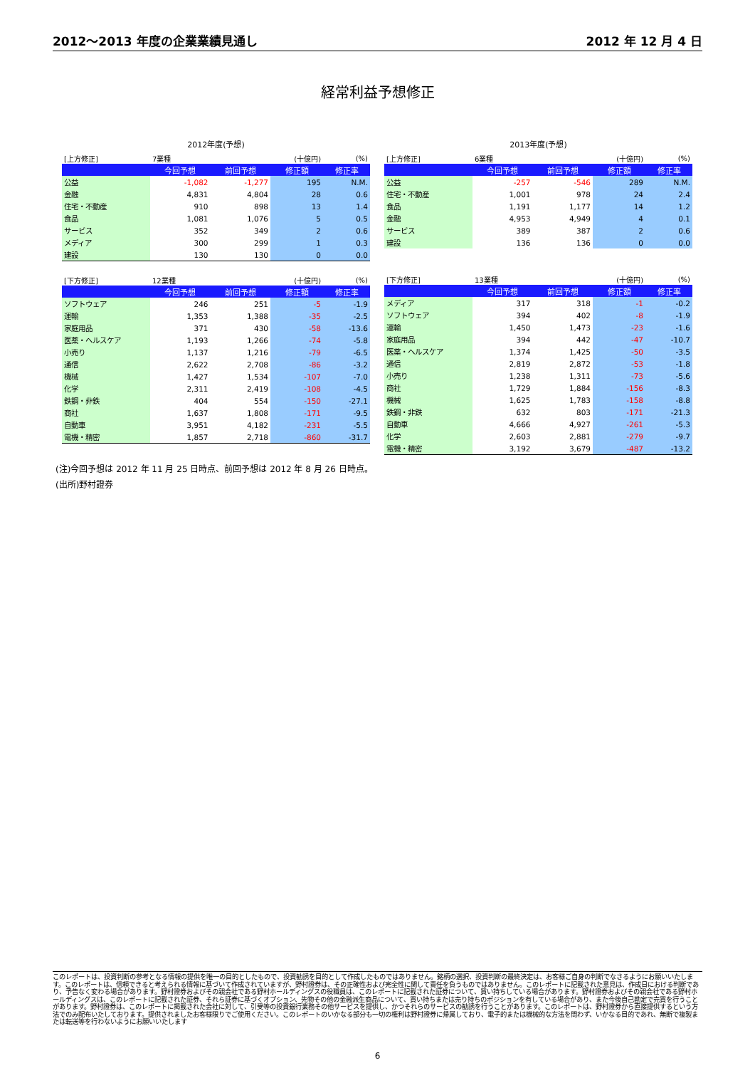2012～2013 年度の企業業績見通し 2012 年 12 月 4 日
経常利益予想修正
2012年度(予想)
| [上方修正] | 7業種 | | (十億円) | (%) |
| | 今回予想 | 前回予想 | 修正額 | 修正率 |
| 公益 | -1,082 | -1,277 | 195 | N.M. |
| 金融 | 4,831 | 4,804 | 28 | 0.6 |
| 住宅・不動産 | 910 | 898 | 13 | 1.4 |
| 食品 | 1,081 | 1,076 | 5 | 0.5 |
| サービス | 352 | 349 | 2 | 0.6 |
| メディア | 300 | 299 | 1 | 0.3 |
| 建設 | 130 | 130 | 0 | 0.0 |
| [下方修正] | 12業種 | | (十億円) | (%) |
| | 今回予想 | 前回予想 | 修正額 | 修正率 |
| ソフトウェア | 246 | 251 | -5 | -1.9 |
| 運輸 | 1,353 | 1,388 | -35 | -2.5 |
| 家庭用品 | 371 | 430 | -58 | -13.6 |
| 医薬・ヘルスケア | 1,193 | 1,266 | -74 | -5.8 |
| 小売り | 1,137 | 1,216 | -79 | -6.5 |
| 通信 | 2,622 | 2,708 | -86 | -3.2 |
| 機械 | 1,427 | 1,534 | -107 | -7.0 |
| 化学 | 2,311 | 2,419 | -108 | -4.5 |
| 鉄鋼・非鉄 | 404 | 554 | -150 | -27.1 |
| 商社 | 1,637 | 1,808 | -171 | -9.5 |
| 自動車 | 3,951 | 4,182 | -231 | -5.5 |
| 電機・精密 | 1,857 | 2,718 | -860 | -31.7 |
2013年度(予想)
| [上方修正] | 6業種 | | (十億円) | (%) |
| | 今回予想 | 前回予想 | 修正額 | 修正率 |
| 公益 | -257 | -546 | 289 | N.M. |
| 住宅・不動産 | 1,001 | 978 | 24 | 2.4 |
| 食品 | 1,191 | 1,177 | 14 | 1.2 |
| 金融 | 4,953 | 4,949 | 4 | 0.1 |
| サービス | 389 | 387 | 2 | 0.6 |
| 建設 | 136 | 136 | 0 | 0.0 |
| [下方修正] | 13業種 | | (十億円) | (%) |
| | 今回予想 | 前回予想 | 修正額 | 修正率 |
| メディア | 317 | 318 | -1 | -0.2 |
| ソフトウェア | 394 | 402 | -8 | -1.9 |
| 運輸 | 1,450 | 1,473 | -23 | -1.6 |
| 家庭用品 | 394 | 442 | -47 | -10.7 |
| 医薬・ヘルスケア | 1,374 | 1,425 | -50 | -3.5 |
| 通信 | 2,819 | 2,872 | -53 | -1.8 |
| 小売り | 1,238 | 1,311 | -73 | -5.6 |
| 商社 | 1,729 | 1,884 | -156 | -8.3 |
| 機械 | 1,625 | 1,783 | -158 | -8.8 |
| 鉄鋼・非鉄 | 632 | 803 | -171 | -21.3 |
| 自動車 | 4,666 | 4,927 | -261 | -5.3 |
| 化学 | 2,603 | 2,881 | -279 | -9.7 |
| 電機・精密 | 3,192 | 3,679 | -487 | -13.2 |
(注)今回予想は 2012 年 11 月 25 日時点、前回予想は 2012 年 8 月 26 日時点。
(出所)野村證券
このレポートは、投資判断の参考となる情報の提供を唯一の目的としたもので、投資勧誘を目的として作成したものではありません。銘柄の選択、投資判断の最終決定は、お客様ご自身の判断でなさるようにお願いいたします。このレポートは、信頼できると考えられる情報に基づいて作成されていますが、野村證券は、その正確性および完全性に関して責任を負うものではありません。このレポートに記載された意見は、作成日における判断であり、予告なく変わる場合があります。野村證券およびその親会社である野村ホールディングスの役職員は、このレポートに記載された証券について、買い持ちしている場合があります。野村證券およびその親会社である野村ホールディングスは、このレポートに記載された証券、それら証券に基づくオプション、先物その他の金融派生商品について、買い持ちまたは売り持ちのポジションを有している場合があり、また今後自己勘定で売買を行うことがあります。野村證券は、このレポートに掲載された会社に対して、引受等の投資銀行業務その他サービスを提供し、かつそれらのサービスの勧誘を行うことがあります。このレポートは、野村證券から直接提供するという方法でのみ配布いたしております。提供されましたお客様限りでご使用ください。このレポートのいかなる部分も一切の権利は野村證券に帰属しており、電子的または機械的な方法を問わず、いかなる目的であれ、無断で複製または転送等を行わないようにお願いいたします
6